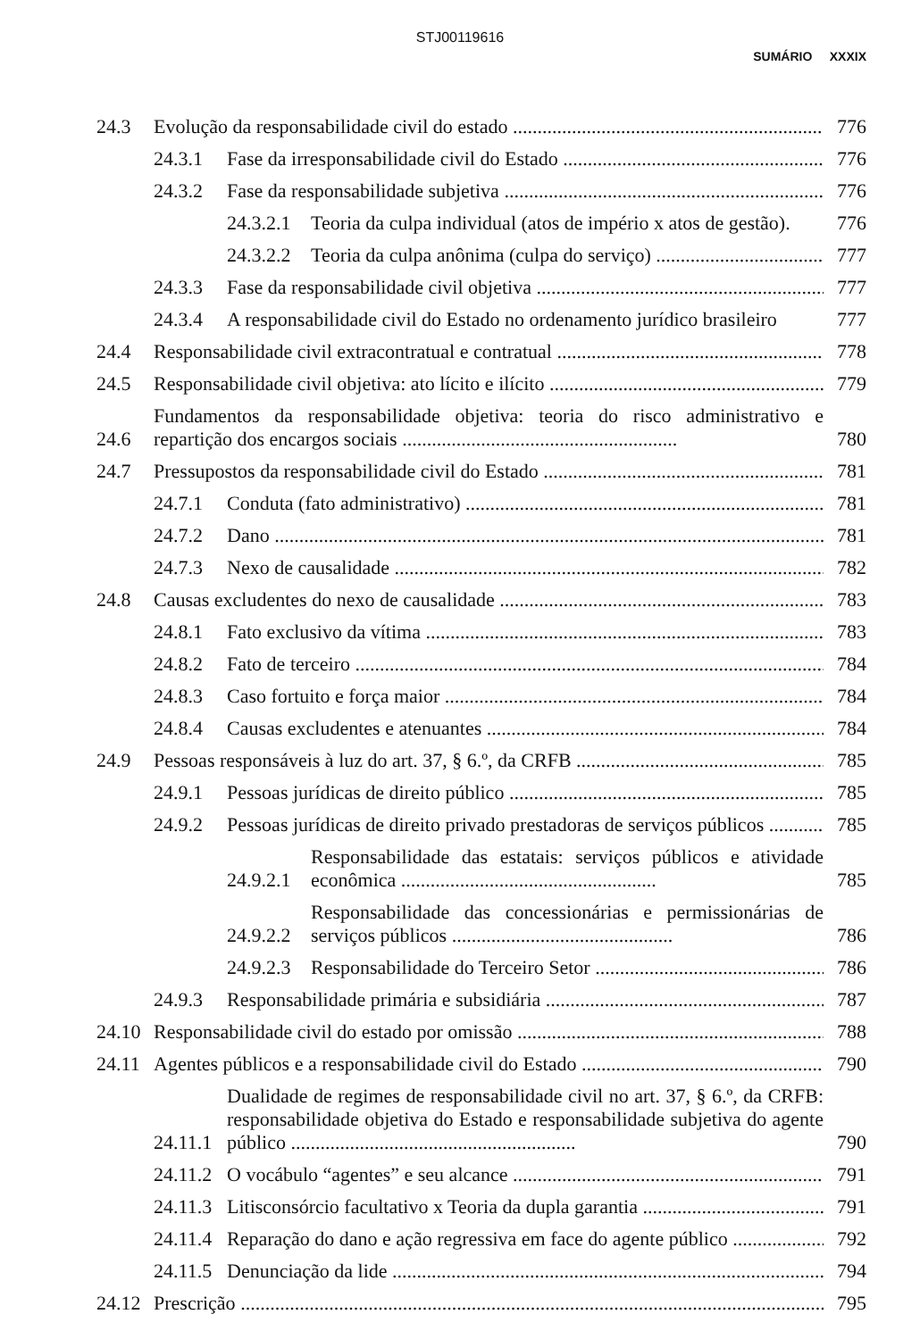STJ00119616
SUMÁRIO XXXIX
24.3 Evolução da responsabilidade civil do estado 776
24.3.1 Fase da irresponsabilidade civil do Estado 776
24.3.2 Fase da responsabilidade subjetiva 776
24.3.2.1 Teoria da culpa individual (atos de império x atos de gestão). 776
24.3.2.2 Teoria da culpa anônima (culpa do serviço) 777
24.3.3 Fase da responsabilidade civil objetiva 777
24.3.4 A responsabilidade civil do Estado no ordenamento jurídico brasileiro 777
24.4 Responsabilidade civil extracontratual e contratual 778
24.5 Responsabilidade civil objetiva: ato lícito e ilícito 779
24.6 Fundamentos da responsabilidade objetiva: teoria do risco administrativo e repartição dos encargos sociais ........................................................ 780
24.7 Pressupostos da responsabilidade civil do Estado 781
24.7.1 Conduta (fato administrativo) 781
24.7.2 Dano 781
24.7.3 Nexo de causalidade 782
24.8 Causas excludentes do nexo de causalidade 783
24.8.1 Fato exclusivo da vítima 783
24.8.2 Fato de terceiro 784
24.8.3 Caso fortuito e força maior 784
24.8.4 Causas excludentes e atenuantes 784
24.9 Pessoas responsáveis à luz do art. 37, § 6.º, da CRFB 785
24.9.1 Pessoas jurídicas de direito público 785
24.9.2 Pessoas jurídicas de direito privado prestadoras de serviços públicos 785
24.9.2.1 Responsabilidade das estatais: serviços públicos e atividade econômica .................................................... 785
24.9.2.2 Responsabilidade das concessionárias e permissionárias de serviços públicos ............................................. 786
24.9.2.3 Responsabilidade do Terceiro Setor 786
24.9.3 Responsabilidade primária e subsidiária 787
24.10 Responsabilidade civil do estado por omissão 788
24.11 Agentes públicos e a responsabilidade civil do Estado 790
24.11.1 Dualidade de regimes de responsabilidade civil no art. 37, § 6.º, da CRFB: responsabilidade objetiva do Estado e responsabilidade subjetiva do agente público .......................................................... 790
24.11.2 O vocábulo “agentes” e seu alcance 791
24.11.3 Litisconsórcio facultativo x Teoria da dupla garantia 791
24.11.4 Reparação do dano e ação regressiva em face do agente público 792
24.11.5 Denunciação da lide 794
24.12 Prescrição 795